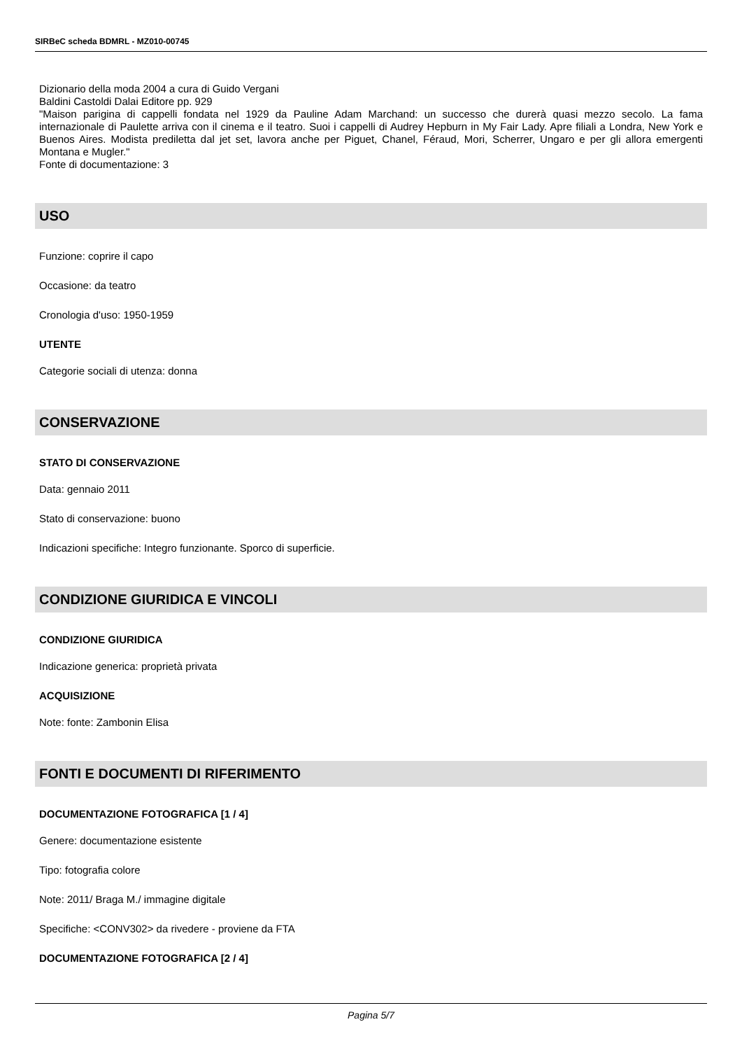SIRBeC scheda BDMRL - MZ010-00745
Dizionario della moda 2004 a cura di Guido Vergani
Baldini Castoldi Dalai Editore pp. 929
"Maison parigina di cappelli fondata nel 1929 da Pauline Adam Marchand: un successo che durerà quasi mezzo secolo. La fama internazionale di Paulette arriva con il cinema e il teatro. Suoi i cappelli di Audrey Hepburn in My Fair Lady. Apre filiali a Londra, New York e Buenos Aires. Modista prediletta dal jet set, lavora anche per Piguet, Chanel, Féraud, Mori, Scherrer, Ungaro e per gli allora emergenti Montana e Mugler."
Fonte di documentazione: 3
USO
Funzione: coprire il capo
Occasione: da teatro
Cronologia d'uso: 1950-1959
UTENTE
Categorie sociali di utenza: donna
CONSERVAZIONE
STATO DI CONSERVAZIONE
Data: gennaio 2011
Stato di conservazione: buono
Indicazioni specifiche: Integro funzionante. Sporco di superficie.
CONDIZIONE GIURIDICA E VINCOLI
CONDIZIONE GIURIDICA
Indicazione generica: proprietà privata
ACQUISIZIONE
Note: fonte: Zambonin Elisa
FONTI E DOCUMENTI DI RIFERIMENTO
DOCUMENTAZIONE FOTOGRAFICA [1 / 4]
Genere: documentazione esistente
Tipo: fotografia colore
Note: 2011/ Braga M./ immagine digitale
Specifiche: <CONV302> da rivedere - proviene da FTA
DOCUMENTAZIONE FOTOGRAFICA [2 / 4]
Pagina 5/7